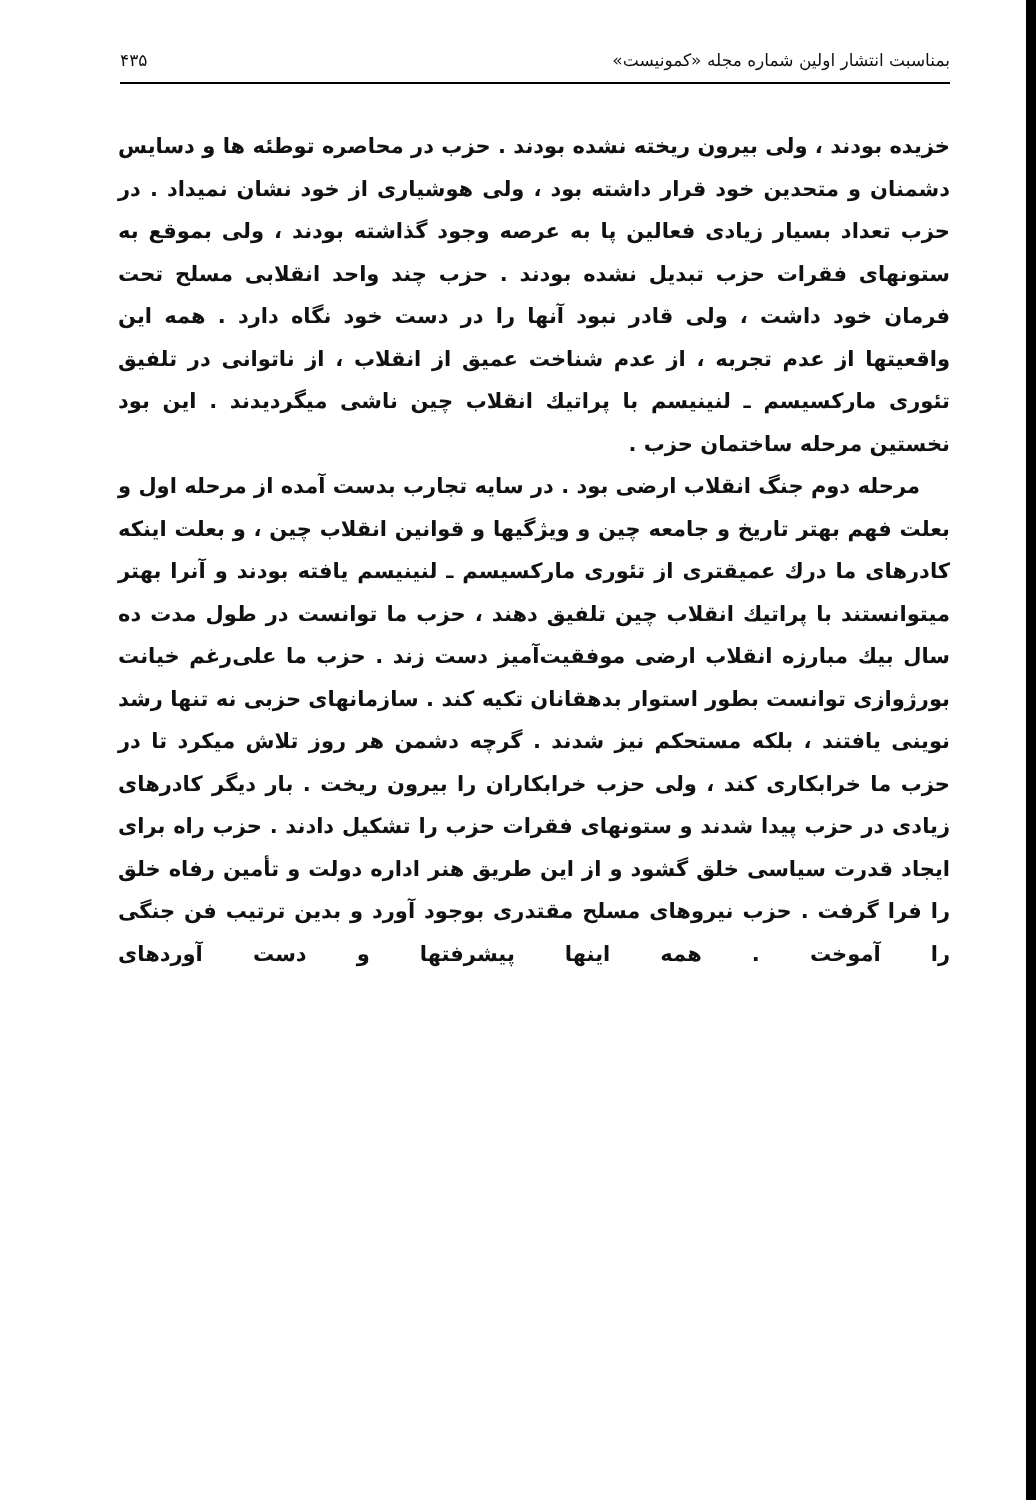بمناسبت انتشار اولین شماره مجله «کمونیست» ۴۳۵
خزیده بودند ، ولی بیرون ریخته نشده بودند . حزب در محاصره توطئه ها و دسایس دشمنان و متحدین خود قرار داشته بود ، ولی هوشیاری از خود نشان نمیداد . در حزب تعداد بسیار زیادی فعالین پا به عرصه وجود گذاشته بودند ، ولی بموقع به ستونهای فقرات حزب تبدیل نشده بودند . حزب چند واحد انقلابی مسلح تحت فرمان خود داشت ، ولی قادر نبود آنها را در دست خود نگاه دارد . همه این واقعیتها از عدم تجربه ، از عدم شناخت عمیق از انقلاب ، از ناتوانی در تلفیق تئوری مارکسیسم ـ لنینیسم با پراتیك انقلاب چین ناشی میگردیدند . این بود نخستین مرحله ساختمان حزب .
مرحله دوم جنگ انقلاب ارضی بود . در سایه تجارب بدست آمده از مرحله اول و بعلت فهم بهتر تاریخ و جامعه چین و ویژگیها و قوانین انقلاب چین ، و بعلت اینکه کادرهای ما درك عمیقتری از تئوری مارکسیسم ـ لنینیسم یافته بودند و آنرا بهتر میتوانستند با پراتیك انقلاب چین تلفیق دهند ، حزب ما توانست در طول مدت ده سال بیك مبارزه انقلاب ارضی موفقیت‌آمیز دست زند . حزب ما علی‌رغم خیانت بورژوازی توانست بطور استوار بدهقانان تکیه کند . سازمانهای حزبی نه تنها رشد نوینی یافتند ، بلکه مستحکم نیز شدند . گرچه دشمن هر روز تلاش میکرد تا در حزب ما خرابکاری کند ، ولی حزب خرابکاران را بیرون ریخت . بار دیگر کادرهای زیادی در حزب پیدا شدند و ستونهای فقرات حزب را تشکیل دادند . حزب راه برای ایجاد قدرت سیاسی خلق گشود و از این طریق هنر اداره دولت و تأمین رفاه خلق را فرا گرفت . حزب نیروهای مسلح مقتدری بوجود آورد و بدین ترتیب فن جنگی را آموخت . همه اینها پیشرفتها و دست آوردهای